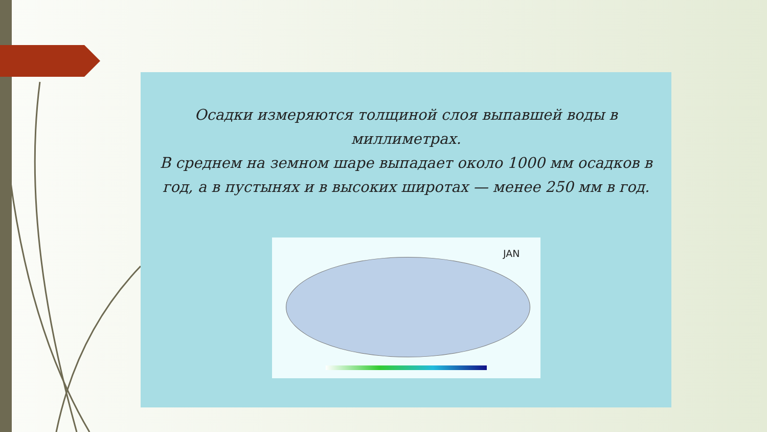Осадки измеряются толщиной слоя выпавшей воды в миллиметрах.
В среднем на земном шаре выпадает около 1000 мм осадков в год, а в пустынях и в высоких широтах — менее 250 мм в год.
JAN